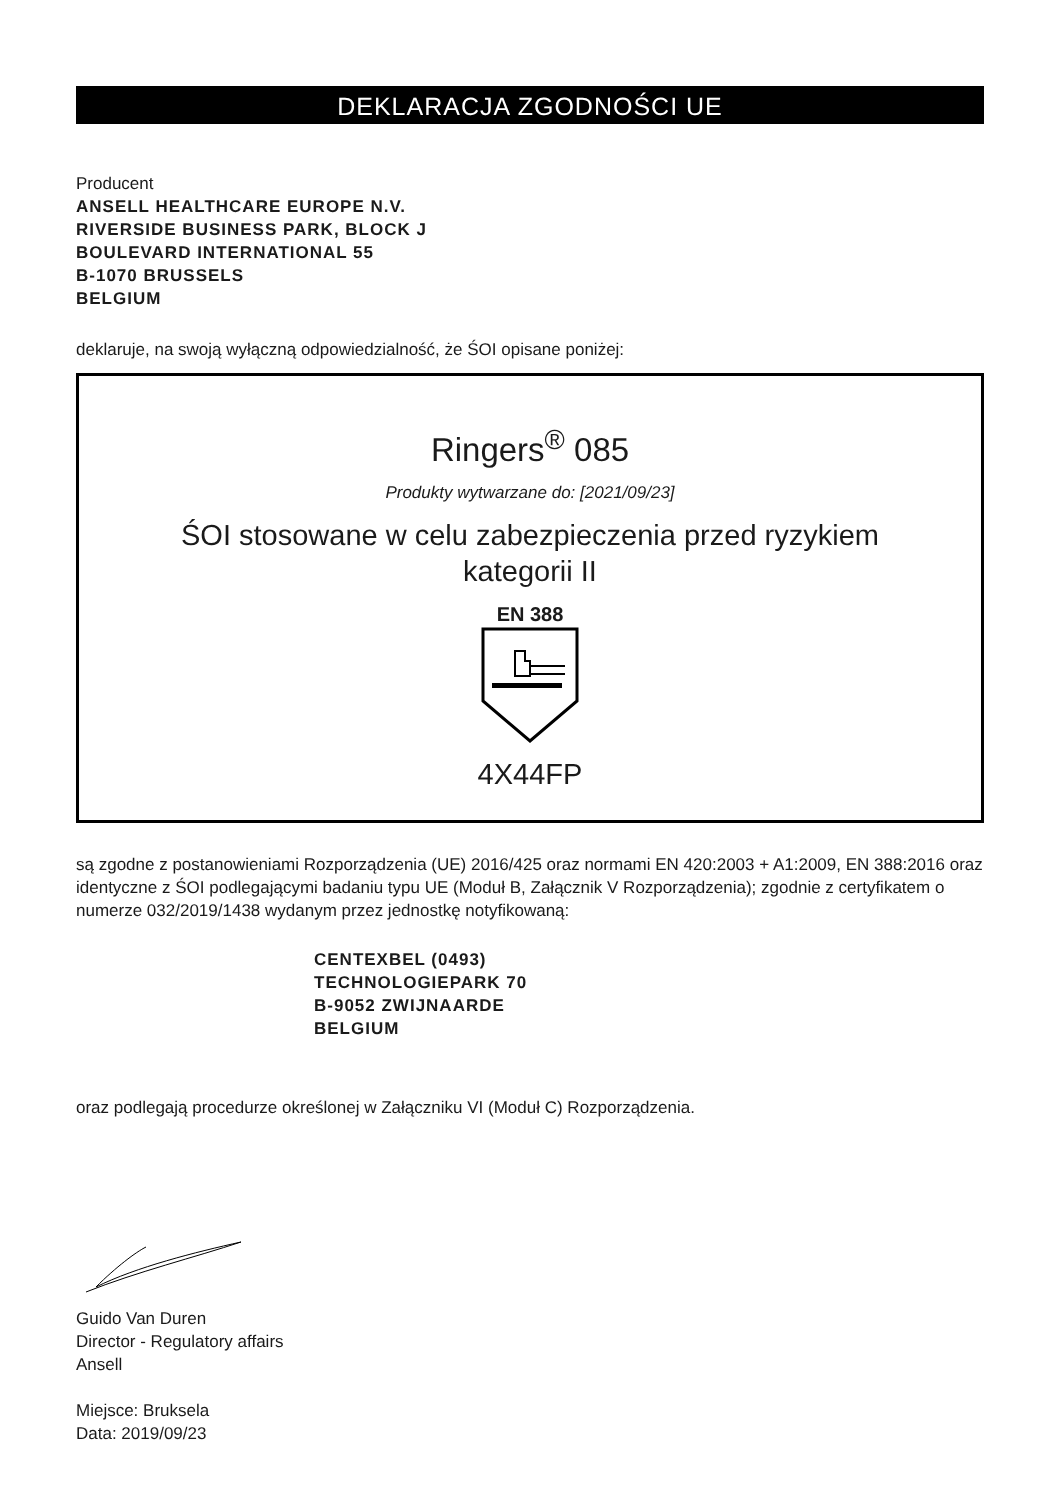DEKLARACJA ZGODNOŚCI UE
Producent
ANSELL HEALTHCARE EUROPE N.V.
RIVERSIDE BUSINESS PARK, BLOCK J
BOULEVARD INTERNATIONAL 55
B-1070 BRUSSELS
BELGIUM
deklaruje, na swoją wyłączną odpowiedzialność, że ŚOI opisane poniżej:
Ringers<sup>®</sup> 085
Produkty wytwarzane do: [2021/09/23]
ŚOI stosowane w celu zabezpieczenia przed ryzykiem
kategorii II
EN 388
4X44FP
są zgodne z postanowieniami Rozporządzenia (UE) 2016/425 oraz normami EN 420:2003 + A1:2009, EN 388:2016 oraz identyczne z ŚOI podlegającymi badaniu typu UE (Moduł B, Załącznik V Rozporządzenia); zgodnie z certyfikatem o numerze 032/2019/1438 wydanym przez jednostkę notyfikowaną:
CENTEXBEL (0493)
TECHNOLOGIEPARK 70
B-9052 ZWIJNAARDE
BELGIUM
oraz podlegają procedurze określonej w Załączniku VI (Moduł C) Rozporządzenia.
Guido Van Duren
Director - Regulatory affairs
Ansell
Miejsce: Bruksela
Data: 2019/09/23